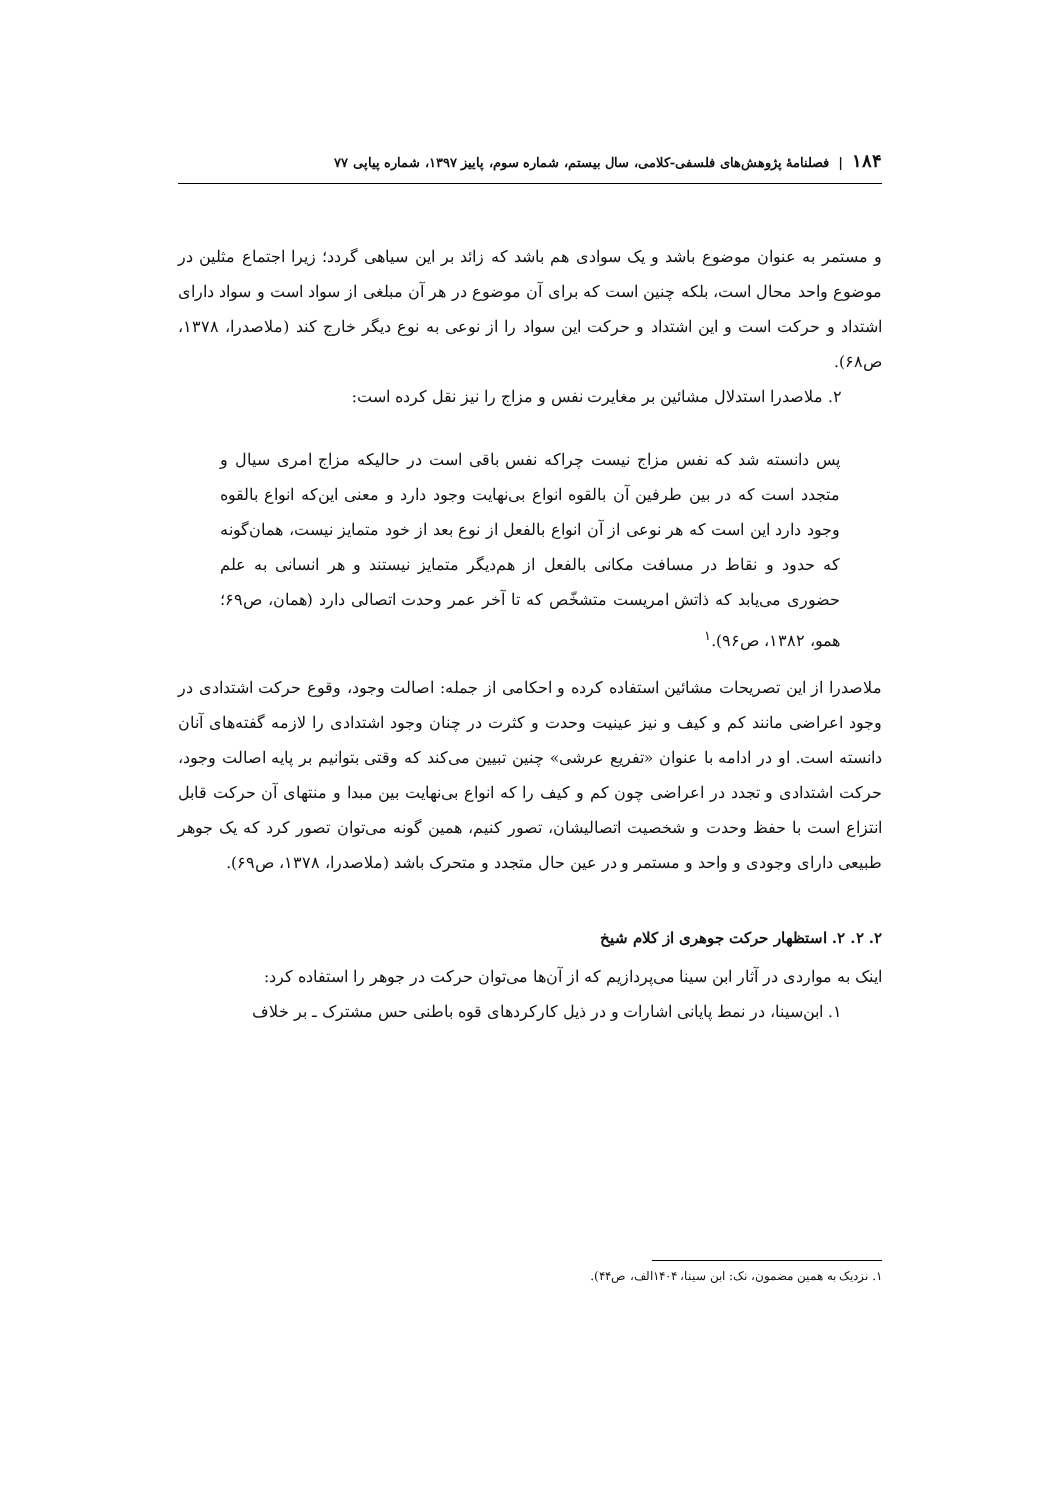۱۸۴ | فصلنامهٔ پژوهش‌های فلسفی-کلامی، سال بیستم، شماره سوم، پاییز ۱۳۹۷، شماره پیاپی ۷۷
و مستمر به عنوان موضوع باشد و یک سوادی هم باشد که زائد بر این سیاهی گردد؛ زیرا اجتماع مثلین در موضوع واحد محال است، بلکه چنین است که برای آن موضوع در هر آن مبلغی از سواد است و سواد دارای اشتداد و حرکت است و این اشتداد و حرکت این سواد را از نوعی به نوع دیگر خارج کند (ملاصدرا، ۱۳۷۸، ص۶۸).
۲. ملاصدرا استدلال مشائین بر مغایرت نفس و مزاج را نیز نقل کرده است:
پس دانسته شد که نفس مزاج نیست چراکه نفس باقی است در حالیکه مزاج امری سیال و متجدد است که در بین طرفین آن بالقوه انواع بی‌نهایت وجود دارد و معنی این‌که انواع بالقوه وجود دارد این است که هر نوعی از آن انواع بالفعل از نوع بعد از خود متمایز نیست، همان‌گونه که حدود و نقاط در مسافت مکانی بالفعل از هم‌دیگر متمایز نیستند و هر انسانی به علم حضوری می‌یابد که ذاتش امریست متشخّص که تا آخر عمر وحدت اتصالی دارد (همان، ص۶۹؛ همو، ۱۳۸۲، ص۹۶).<sup>۱</sup>
ملاصدرا از این تصریحات مشائین استفاده کرده و احکامی از جمله: اصالت وجود، وقوع حرکت اشتدادی در وجود اعراضی مانند کم و کیف و نیز عینیت وحدت و کثرت در چنان وجود اشتدادی را لازمه گفته‌های آنان دانسته است. او در ادامه با عنوان «تفریع عرشی» چنین تبیین می‌کند که وقتی بتوانیم بر پایه اصالت وجود، حرکت اشتدادی و تجدد در اعراضی چون کم و کیف را که انواع بی‌نهایت بین مبدا و منتهای آن حرکت قابل انتزاع است با حفظ وحدت و شخصیت اتصالیشان، تصور کنیم، همین گونه می‌توان تصور کرد که یک جوهر طبیعی دارای وجودی و واحد و مستمر و در عین حال متجدد و متحرک باشد (ملاصدرا، ۱۳۷۸، ص۶۹).
۲. ۲. ۲. استظهار حرکت جوهری از کلام شیخ
اینک به مواردی در آثار ابن سینا می‌پردازیم که از آن‌ها می‌توان حرکت در جوهر را استفاده کرد:
۱. ابن‌سینا، در نمط پایانی اشارات و در ذیل کارکردهای قوه باطنی حس مشترک ـ بر خلاف
۱. نزدیک به همین مضمون، نک: ابن سینا، ۱۴۰۴الف، ص۴۴).